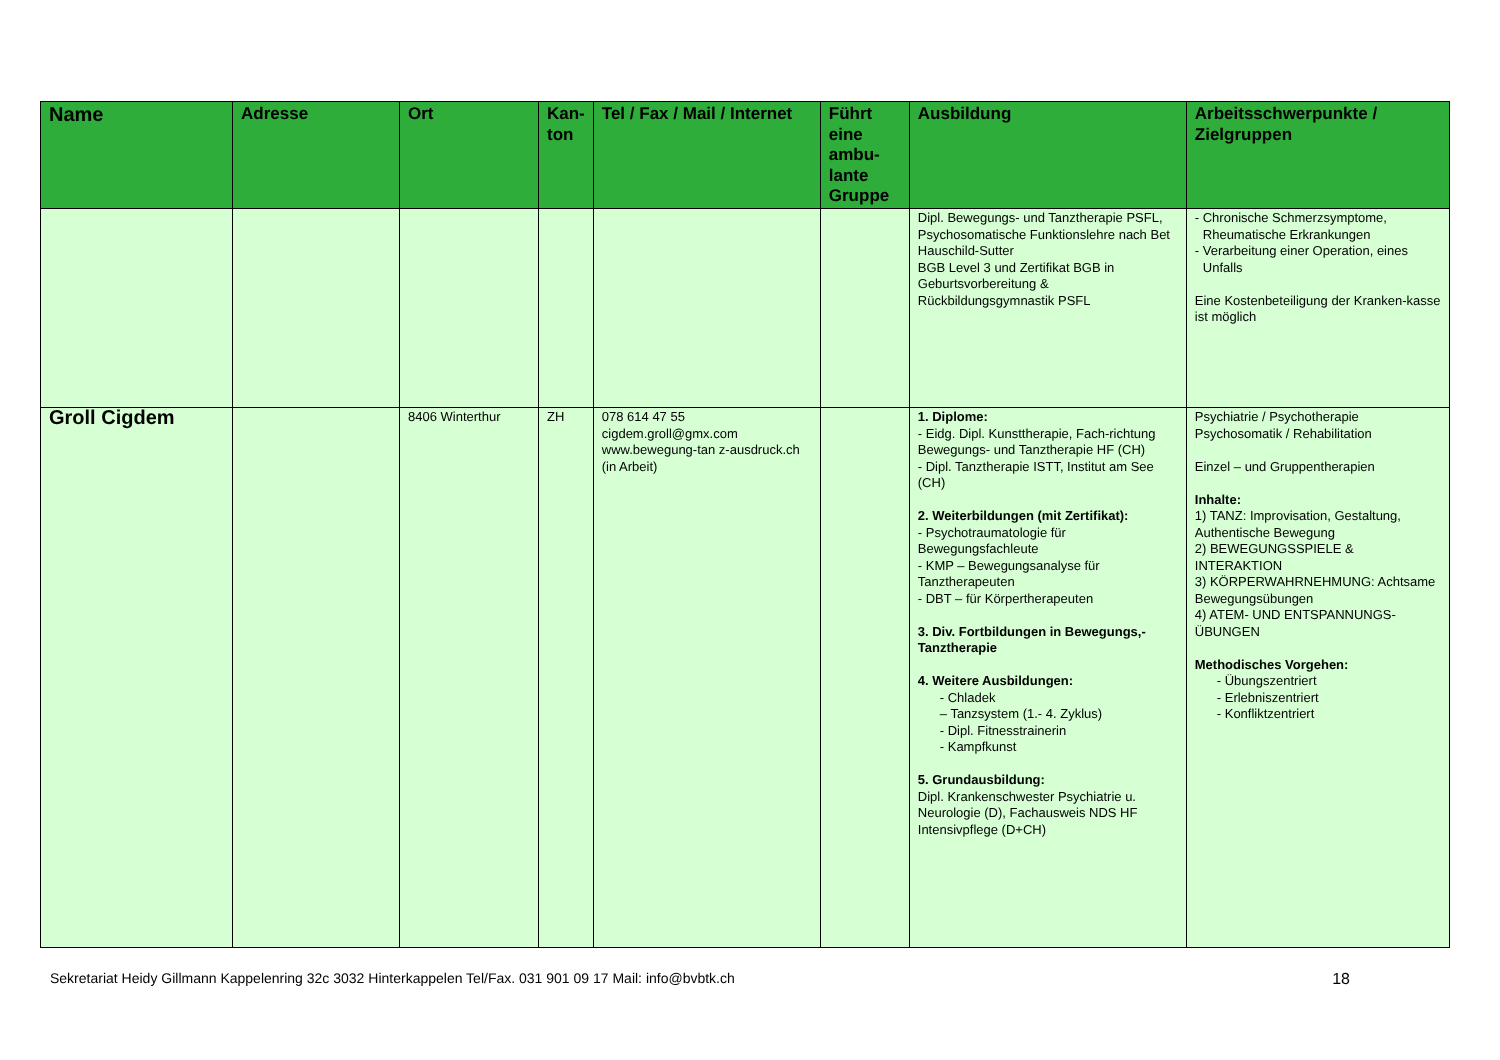| Name | Adresse | Ort | Kan-ton | Tel / Fax / Mail / Internet | Führt eine ambu-lante Gruppe | Ausbildung | Arbeitsschwerpunkte / Zielgruppen |
| --- | --- | --- | --- | --- | --- | --- | --- |
| | | | | | | Dipl. Bewegungs- und Tanztherapie PSFL, Psychosomatische Funktionslehre nach Bet Hauschild-Sutter BGB Level 3 und Zertifikat BGB in Geburtsvorbereitung & Rückbildungsgymnastik PSFL | - Chronische Schmerzsymptome, Rheumatische Erkrankungen - Verarbeitung einer Operation, eines Unfalls Eine Kostenbeteiligung der Kranken-kasse ist möglich |
| Groll Cigdem | | 8406 Winterthur | ZH | 078 614 47 55 cigdem.groll@gmx.com www.bewegung-tan z-ausdruck.ch (in Arbeit) | | 1. Diplome: - Eidg. Dipl. Kunsttherapie, Fach-richtung Bewegungs- und Tanztherapie HF (CH) - Dipl. Tanztherapie ISTT, Institut am See (CH) 2. Weiterbildungen (mit Zertifikat): - Psychotraumatologie für Bewegungsfachleute - KMP – Bewegungsanalyse für Tanztherapeuten - DBT – für Körpertherapeuten 3. Div. Fortbildungen in Bewegungs,-Tanztherapie 4. Weitere Ausbildungen: - Chladek – Tanzsystem (1.- 4. Zyklus) - Dipl. Fitnesstrainerin - Kampfkunst 5. Grundausbildung: Dipl. Krankenschwester Psychiatrie u. Neurologie (D), Fachausweis NDS HF Intensivpflege (D+CH) | Psychiatrie / Psychotherapie Psychosomatik / Rehabilitation Einzel – und Gruppentherapien Inhalte: 1) TANZ: Improvisation, Gestaltung, Authentische Bewegung 2) BEWEGUNGSSPIELE & INTERAKTION 3) KÖRPERWAHRNEHMUNG: Achtsame Bewegungsübungen 4) ATEM- UND ENTSPANNUNGS-ÜBUNGEN Methodisches Vorgehen: - Übungszentriert - Erlebniszentriert - Konfliktzentriert |
Sekretariat Heidy Gillmann Kappelenring 32c 3032 Hinterkappelen Tel/Fax. 031 901 09 17 Mail: info@bvbtk.ch 18